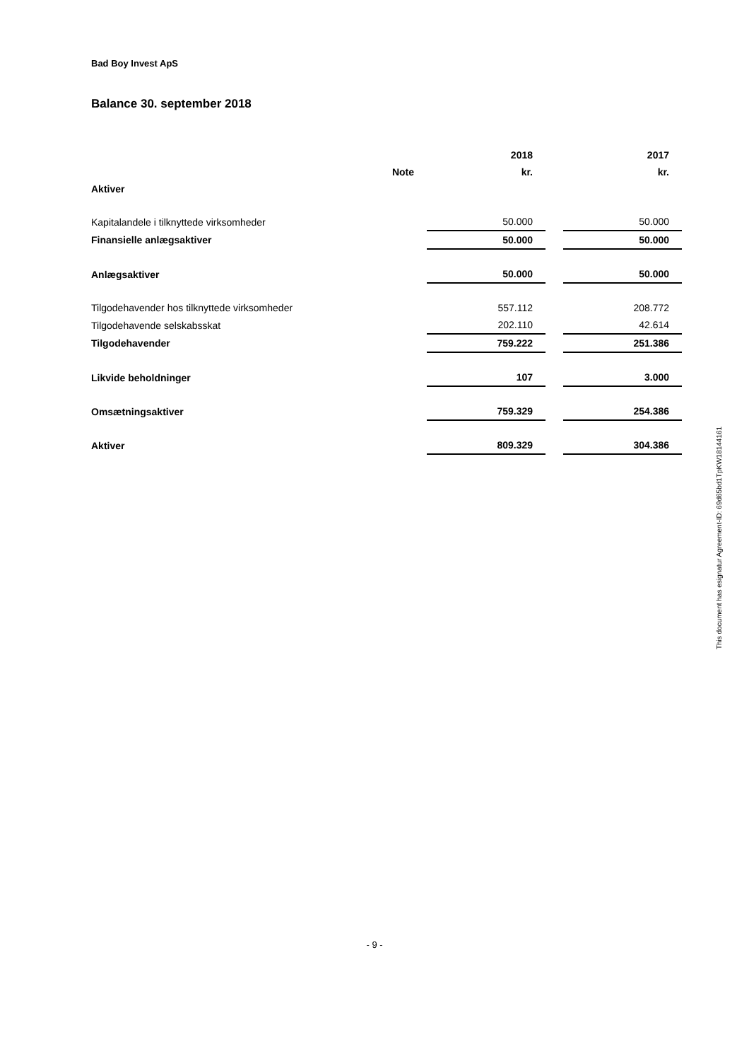Bad Boy Invest ApS
Balance 30. september 2018
| | | 2018 | | 2017 |
| | Note | kr. | | kr. |
| Aktiver | | | | |
| Kapitalandele i tilknyttede virksomheder | | 50.000 | | 50.000 |
| Finansielle anlægsaktiver | | 50.000 | | 50.000 |
| Anlægsaktiver | | 50.000 | | 50.000 |
| Tilgodehavender hos tilknyttede virksomheder | | 557.112 | | 208.772 |
| Tilgodehavende selskabsskat | | 202.110 | | 42.614 |
| Tilgodehavender | | 759.222 | | 251.386 |
| Likvide beholdninger | | 107 | | 3.000 |
| Omsætningsaktiver | | 759.329 | | 254.386 |
| Aktiver | | 809.329 | | 304.386 |
This document has esignatur Agreement-ID: 69d65bd1TpKW18144161
- 9 -